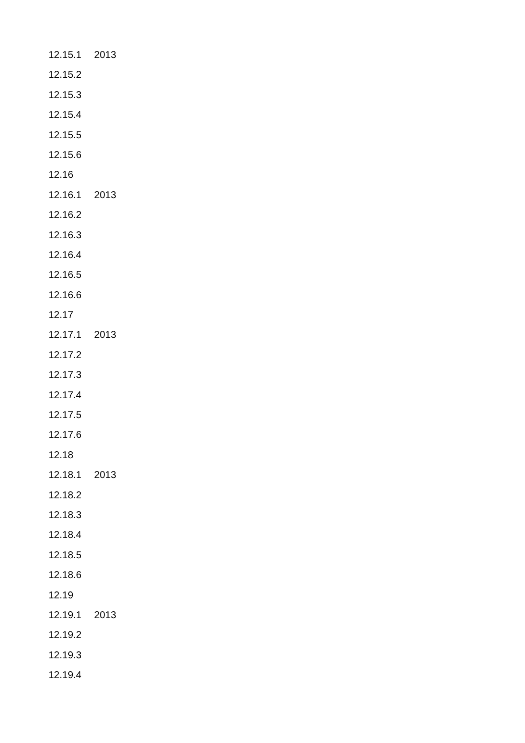12.15.1 2013
12.15.2
12.15.3
12.15.4
12.15.5
12.15.6
12.16
12.16.1 2013
12.16.2
12.16.3
12.16.4
12.16.5
12.16.6
12.17
12.17.1 2013
12.17.2
12.17.3
12.17.4
12.17.5
12.17.6
12.18
12.18.1 2013
12.18.2
12.18.3
12.18.4
12.18.5
12.18.6
12.19
12.19.1 2013
12.19.2
12.19.3
12.19.4